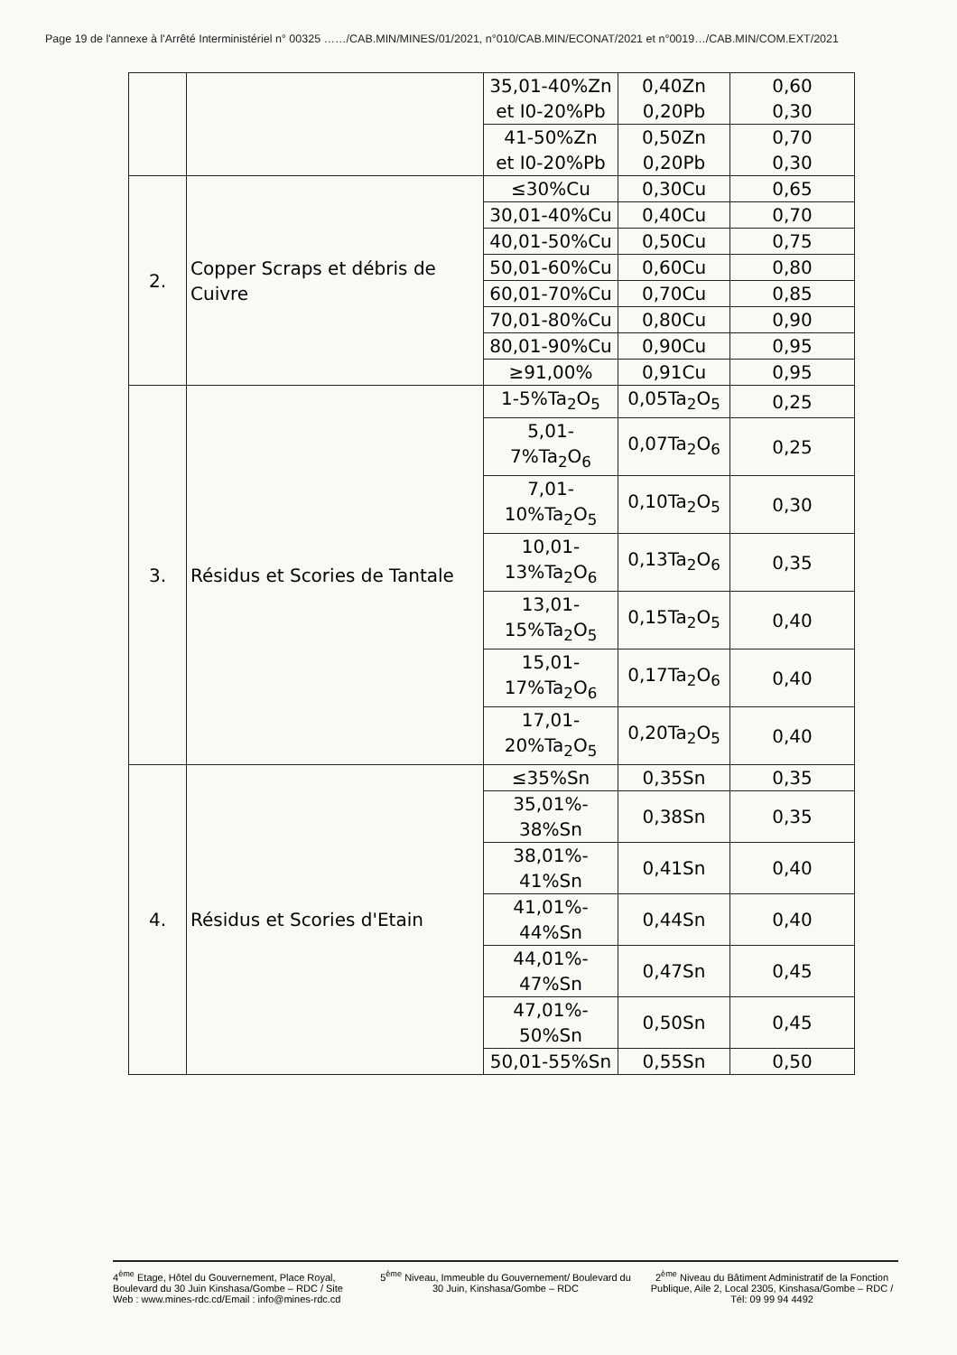Page 19 de l'annexe à l'Arrêté Interministériel n° 00325 ……/CAB.MIN/MINES/01/2021, n°010/CAB.MIN/ECONAT/2021 et n°0019…/CAB.MIN/COM.EXT/2021
| | | 35,01-40%Zn et I0-20%Pb | 0,40Zn 0,20Pb | 0,60 0,30 |
| | | 41-50%Zn et I0-20%Pb | 0,50Zn 0,20Pb | 0,70 0,30 |
| 2. | Copper Scraps et débris de Cuivre | ≤30%Cu | 0,30Cu | 0,65 |
| | | 30,01-40%Cu | 0,40Cu | 0,70 |
| | | 40,01-50%Cu | 0,50Cu | 0,75 |
| | | 50,01-60%Cu | 0,60Cu | 0,80 |
| | | 60,01-70%Cu | 0,70Cu | 0,85 |
| | | 70,01-80%Cu | 0,80Cu | 0,90 |
| | | 80,01-90%Cu | 0,90Cu | 0,95 |
| | | ≥91,00% | 0,91Cu | 0,95 |
| 3. | Résidus et Scories de Tantale | 1-5%Ta<sub>2</sub>O<sub>5</sub> | 0,05Ta<sub>2</sub>O<sub>5</sub> | 0,25 |
| | | 5,01- 7%Ta<sub>2</sub>O<sub>6</sub> | 0,07Ta<sub>2</sub>O<sub>6</sub> | 0,25 |
| | | 7,01- 10%Ta<sub>2</sub>O<sub>5</sub> | 0,10Ta<sub>2</sub>O<sub>5</sub> | 0,30 |
| | | 10,01- 13%Ta<sub>2</sub>O<sub>6</sub> | 0,13Ta<sub>2</sub>O<sub>6</sub> | 0,35 |
| | | 13,01- 15%Ta<sub>2</sub>O<sub>5</sub> | 0,15Ta<sub>2</sub>O<sub>5</sub> | 0,40 |
| | | 15,01- 17%Ta<sub>2</sub>O<sub>6</sub> | 0,17Ta<sub>2</sub>O<sub>6</sub> | 0,40 |
| | | 17,01- 20%Ta<sub>2</sub>O<sub>5</sub> | 0,20Ta<sub>2</sub>O<sub>5</sub> | 0,40 |
| 4. | Résidus et Scories d'Etain | ≤35%Sn | 0,35Sn | 0,35 |
| | | 35,01%- 38%Sn | 0,38Sn | 0,35 |
| | | 38,01%- 41%Sn | 0,41Sn | 0,40 |
| | | 41,01%- 44%Sn | 0,44Sn | 0,40 |
| | | 44,01%- 47%Sn | 0,47Sn | 0,45 |
| | | 47,01%- 50%Sn | 0,50Sn | 0,45 |
| | | 50,01-55%Sn | 0,55Sn | 0,50 |
4<sup>ème</sup> Etage, Hôtel du Gouvernement, Place Royal, Boulevard du 30 Juin Kinshasa/Gombe – RDC / Site Web : www.mines-rdc.cd/Email : info@mines-rdc.cd
5<sup>ème</sup> Niveau, Immeuble du Gouvernement/ Boulevard du 30 Juin, Kinshasa/Gombe – RDC
2<sup>ème</sup> Niveau du Bâtiment Administratif de la Fonction Publique, Aile 2, Local 2305, Kinshasa/Gombe – RDC / Tél: 09 99 94 4492